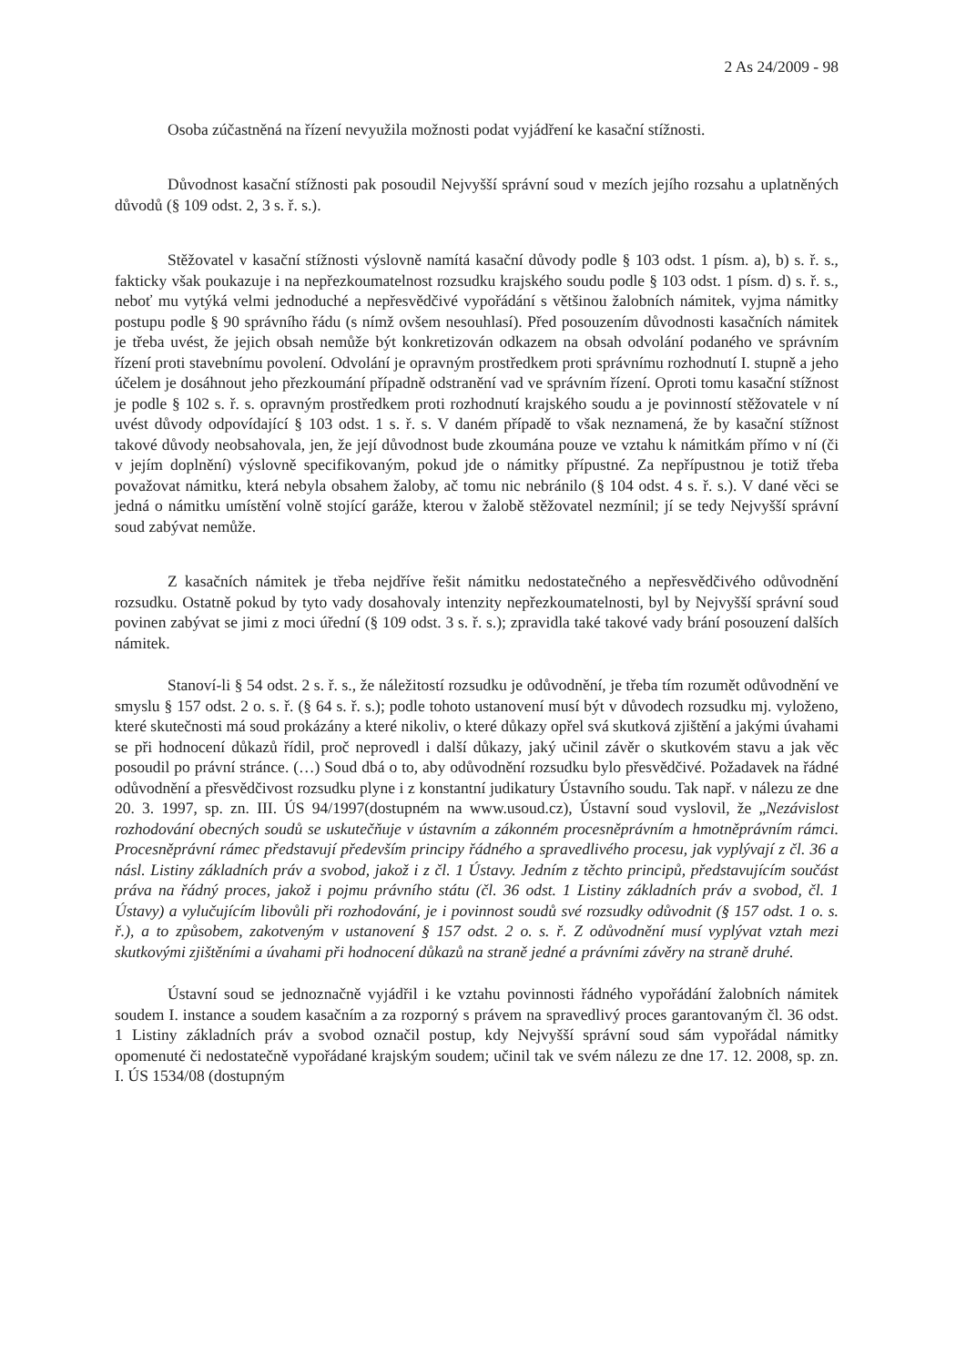2 As 24/2009 - 98
Osoba zúčastněná na řízení nevyužila možnosti podat vyjádření ke kasační stížnosti.
Důvodnost kasační stížnosti pak posoudil Nejvyšší správní soud v mezích jejího rozsahu a uplatněných důvodů (§ 109 odst. 2, 3 s. ř. s.).
Stěžovatel v kasační stížnosti výslovně namítá kasační důvody podle § 103 odst. 1 písm. a), b) s. ř. s., fakticky však poukazuje i na nepřezkoumatelnost rozsudku krajského soudu podle § 103 odst. 1 písm. d) s. ř. s., neboť mu vytýká velmi jednoduché a nepřesvědčivé vypořádání s většinou žalobních námitek, vyjma námitky postupu podle § 90 správního řádu (s nímž ovšem nesouhlasí). Před posouzením důvodnosti kasačních námitek je třeba uvést, že jejich obsah nemůže být konkretizován odkazem na obsah odvolání podaného ve správním řízení proti stavebnímu povolení. Odvolání je opravným prostředkem proti správnímu rozhodnutí I. stupně a jeho účelem je dosáhnout jeho přezkoumání případně odstranění vad ve správním řízení. Oproti tomu kasační stížnost je podle § 102 s. ř. s. opravným prostředkem proti rozhodnutí krajského soudu a je povinností stěžovatele v ní uvést důvody odpovídající § 103 odst. 1 s. ř. s. V daném případě to však neznamená, že by kasační stížnost takové důvody neobsahovala, jen, že její důvodnost bude zkoumána pouze ve vztahu k námitkám přímo v ní (či v jejím doplnění) výslovně specifikovaným, pokud jde o námitky přípustné. Za nepřípustnou je totiž třeba považovat námitku, která nebyla obsahem žaloby, ač tomu nic nebránilo (§ 104 odst. 4 s. ř. s.). V dané věci se jedná o námitku umístění volně stojící garáže, kterou v žalobě stěžovatel nezmínil; jí se tedy Nejvyšší správní soud zabývat nemůže.
Z kasačních námitek je třeba nejdříve řešit námitku nedostatečného a nepřesvědčivého odůvodnění rozsudku. Ostatně pokud by tyto vady dosahovaly intenzity nepřezkoumatelnosti, byl by Nejvyšší správní soud povinen zabývat se jimi z moci úřední (§ 109 odst. 3 s. ř. s.); zpravidla také takové vady brání posouzení dalších námitek.
Stanoví-li § 54 odst. 2 s. ř. s., že náležitostí rozsudku je odůvodnění, je třeba tím rozumět odůvodnění ve smyslu § 157 odst. 2 o. s. ř. (§ 64 s. ř. s.); podle tohoto ustanovení musí být v důvodech rozsudku mj. vyloženo, které skutečnosti má soud prokázány a které nikoliv, o které důkazy opřel svá skutková zjištění a jakými úvahami se při hodnocení důkazů řídil, proč neprovedl i další důkazy, jaký učinil závěr o skutkovém stavu a jak věc posoudil po právní stránce. (…) Soud dbá o to, aby odůvodnění rozsudku bylo přesvědčivé. Požadavek na řádné odůvodnění a přesvědčivost rozsudku plyne i z konstantní judikatury Ústavního soudu. Tak např. v nálezu ze dne 20. 3. 1997, sp. zn. III. ÚS 94/1997(dostupném na www.usoud.cz), Ústavní soud vyslovil, že „Nezávislost rozhodování obecných soudů se uskutečňuje v ústavním a zákonném procesněprávním a hmotněprávním rámci. Procesněprávní rámec představují především principy řádného a spravedlivého procesu, jak vyplývají z čl. 36 a násl. Listiny základních práv a svobod, jakož i z čl. 1 Ústavy. Jedním z těchto principů, představujícím součást práva na řádný proces, jakož i pojmu právního státu (čl. 36 odst. 1 Listiny základních práv a svobod, čl. 1 Ústavy) a vylučujícím libovůli při rozhodování, je i povinnost soudů své rozsudky odůvodnit (§ 157 odst. 1 o. s. ř.), a to způsobem, zakotveným v ustanovení § 157 odst. 2 o. s. ř. Z odůvodnění musí vyplývat vztah mezi skutkovými zjištěními a úvahami při hodnocení důkazů na straně jedné a právními závěry na straně druhé.
Ústavní soud se jednoznačně vyjádřil i ke vztahu povinnosti řádného vypořádání žalobních námitek soudem I. instance a soudem kasačním a za rozporný s právem na spravedlivý proces garantovaným čl. 36 odst. 1 Listiny základních práv a svobod označil postup, kdy Nejvyšší správní soud sám vypořádal námitky opomenuté či nedostatečně vypořádané krajským soudem; učinil tak ve svém nálezu ze dne 17. 12. 2008, sp. zn. I. ÚS 1534/08 (dostupným